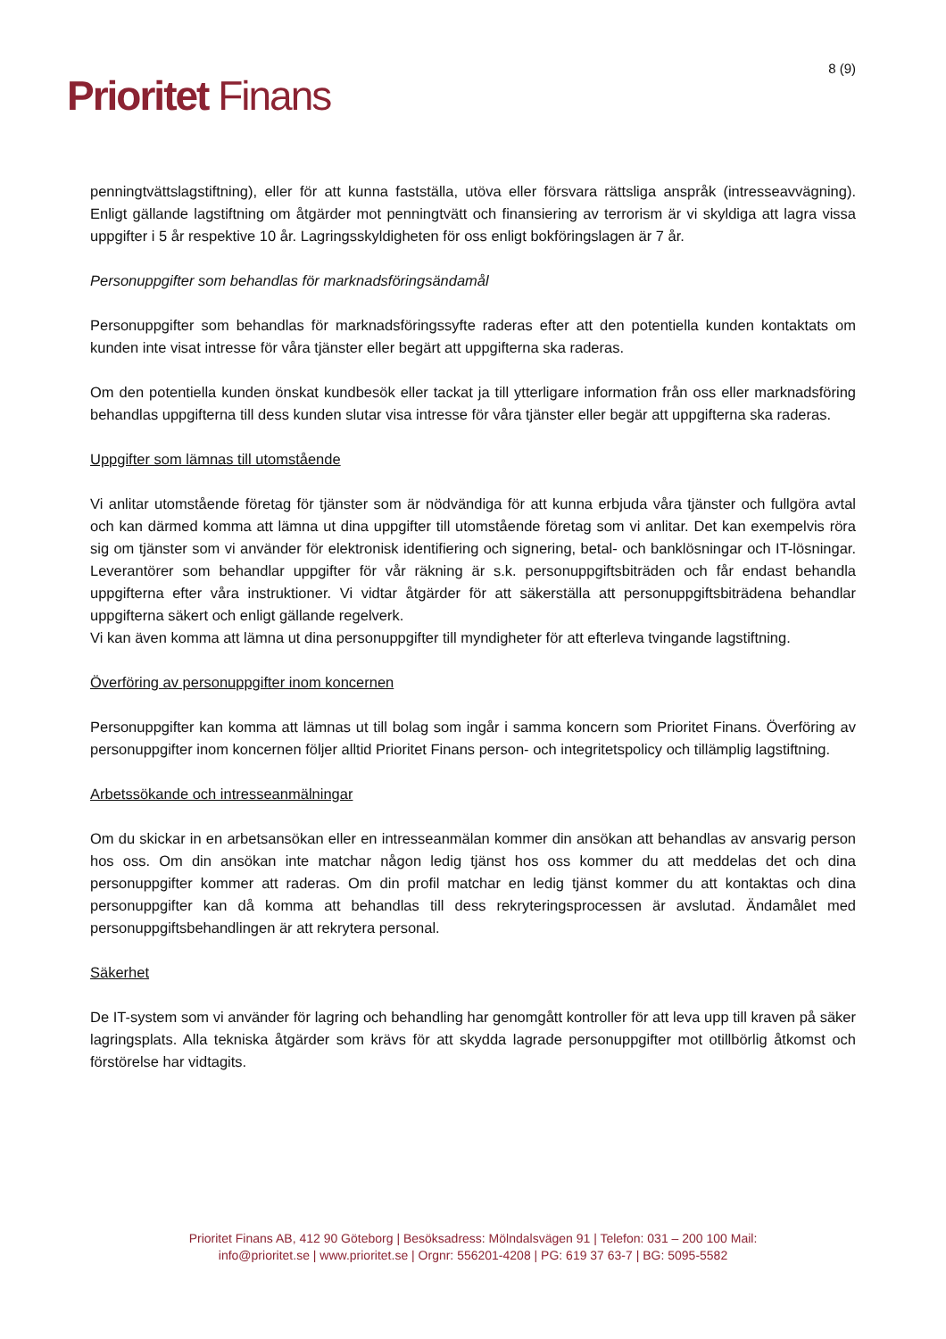Prioritet Finans
8 (9)
penningtvättslagstiftning), eller för att kunna fastställa, utöva eller försvara rättsliga anspråk (intresseavvägning). Enligt gällande lagstiftning om åtgärder mot penningtvätt och finansiering av terrorism är vi skyldiga att lagra vissa uppgifter i 5 år respektive 10 år. Lagringsskyldigheten för oss enligt bokföringslagen är 7 år.
Personuppgifter som behandlas för marknadsföringsändamål
Personuppgifter som behandlas för marknadsföringssyfte raderas efter att den potentiella kunden kontaktats om kunden inte visat intresse för våra tjänster eller begärt att uppgifterna ska raderas.
Om den potentiella kunden önskat kundbesök eller tackat ja till ytterligare information från oss eller marknadsföring behandlas uppgifterna till dess kunden slutar visa intresse för våra tjänster eller begär att uppgifterna ska raderas.
Uppgifter som lämnas till utomstående
Vi anlitar utomstående företag för tjänster som är nödvändiga för att kunna erbjuda våra tjänster och fullgöra avtal och kan därmed komma att lämna ut dina uppgifter till utomstående företag som vi anlitar. Det kan exempelvis röra sig om tjänster som vi använder för elektronisk identifiering och signering, betal- och banklösningar och IT-lösningar. Leverantörer som behandlar uppgifter för vår räkning är s.k. personuppgiftsbiträden och får endast behandla uppgifterna efter våra instruktioner. Vi vidtar åtgärder för att säkerställa att personuppgiftsbiträdena behandlar uppgifterna säkert och enligt gällande regelverk.
Vi kan även komma att lämna ut dina personuppgifter till myndigheter för att efterleva tvingande lagstiftning.
Överföring av personuppgifter inom koncernen
Personuppgifter kan komma att lämnas ut till bolag som ingår i samma koncern som Prioritet Finans. Överföring av personuppgifter inom koncernen följer alltid Prioritet Finans person- och integritetspolicy och tillämplig lagstiftning.
Arbetssökande och intresseanmälningar
Om du skickar in en arbetsansökan eller en intresseanmälan kommer din ansökan att behandlas av ansvarig person hos oss. Om din ansökan inte matchar någon ledig tjänst hos oss kommer du att meddelas det och dina personuppgifter kommer att raderas. Om din profil matchar en ledig tjänst kommer du att kontaktas och dina personuppgifter kan då komma att behandlas till dess rekryteringsprocessen är avslutad. Ändamålet med personuppgiftsbehandlingen är att rekrytera personal.
Säkerhet
De IT-system som vi använder för lagring och behandling har genomgått kontroller för att leva upp till kraven på säker lagringsplats. Alla tekniska åtgärder som krävs för att skydda lagrade personuppgifter mot otillbörlig åtkomst och förstörelse har vidtagits.
Prioritet Finans AB, 412 90 Göteborg | Besöksadress: Mölndalsvägen 91 | Telefon: 031 – 200 100 Mail:
info@prioritet.se | www.prioritet.se | Orgnr: 556201-4208 | PG: 619 37 63-7 | BG: 5095-5582